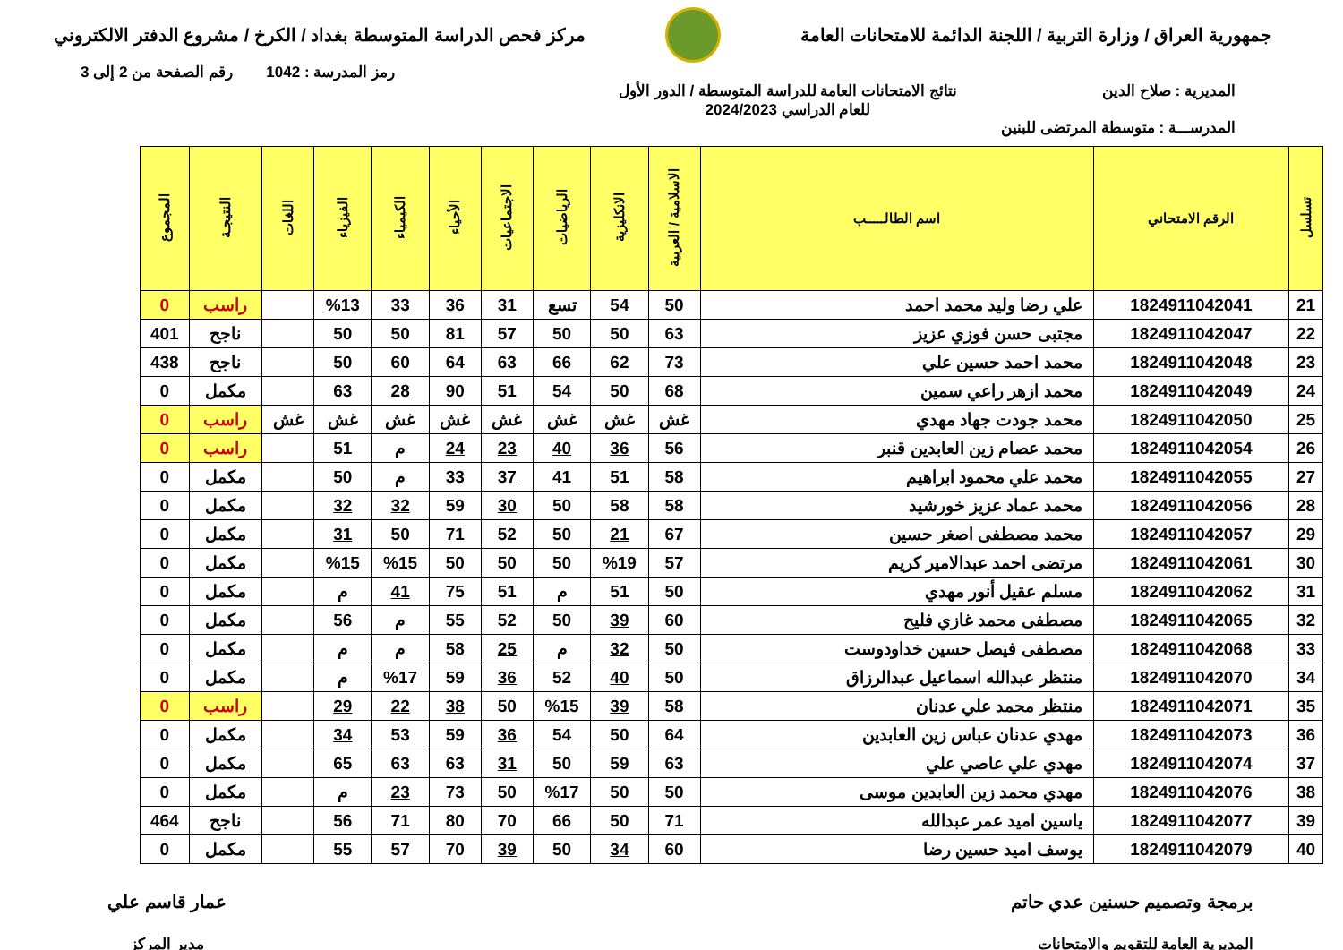جمهورية العراق / وزارة التربية / اللجنة الدائمة للامتحانات العامة
مركز فحص الدراسة المتوسطة بغداد / الكرخ / مشروع الدفتر الالكتروني
رمز المدرسة : 1042 رقم الصفحة من 2 إلى 3
المديرية : صلاح الدين
المدرســـة : متوسطة المرتضى للبنين
نتائج الامتحانات العامة للدراسة المتوسطة / الدور الأول
للعام الدراسي 2024/2023
| تسلسل | الرقم الامتحاني | اسم الطالـــــب | الاسلامية / العربية | الانكليزية | الرياضيات | الاجتماعيات | الأحياء | الكيمياء | الفيزياء | اللغات | النتيجـة | المجموع |
| --- | --- | --- | --- | --- | --- | --- | --- | --- | --- | --- | --- | --- |
| 21 | 1824911042041 | علي رضا وليد محمد احمد | 50 | 54 | تسع | 31 | 36 | 33 | %13 | | راسب | 0 |
| 22 | 1824911042047 | مجتبى حسن فوزي عزيز | 63 | 50 | 50 | 57 | 81 | 50 | 50 | | ناجح | 401 |
| 23 | 1824911042048 | محمد احمد حسين علي | 73 | 62 | 66 | 63 | 64 | 60 | 50 | | ناجح | 438 |
| 24 | 1824911042049 | محمد ازهر راعي سمين | 68 | 50 | 54 | 51 | 90 | 28 | 63 | | مكمل | 0 |
| 25 | 1824911042050 | محمد جودت جهاد مهدي | غش | غش | غش | غش | غش | غش | غش | غش | راسب | 0 |
| 26 | 1824911042054 | محمد عصام زين العابدين قنبر | 56 | 36 | 40 | 23 | 24 | م | 51 | | راسب | 0 |
| 27 | 1824911042055 | محمد علي محمود ابراهيم | 58 | 51 | 41 | 37 | 33 | م | 50 | | مكمل | 0 |
| 28 | 1824911042056 | محمد عماد عزيز خورشيد | 58 | 58 | 50 | 30 | 59 | 32 | 32 | | مكمل | 0 |
| 29 | 1824911042057 | محمد مصطفى اصغر حسين | 67 | 21 | 50 | 52 | 71 | 50 | 31 | | مكمل | 0 |
| 30 | 1824911042061 | مرتضى احمد عبدالامير كريم | 57 | %19 | 50 | 50 | 50 | %15 | %15 | | مكمل | 0 |
| 31 | 1824911042062 | مسلم عقيل أنور مهدي | 50 | 51 | م | 51 | 75 | 41 | م | | مكمل | 0 |
| 32 | 1824911042065 | مصطفى محمد غازي فليح | 60 | 39 | 50 | 52 | 55 | م | 56 | | مكمل | 0 |
| 33 | 1824911042068 | مصطفى فيصل حسين خداودوست | 50 | 32 | م | 25 | 58 | م | م | | مكمل | 0 |
| 34 | 1824911042070 | منتظر عبدالله اسماعيل عبدالرزاق | 50 | 40 | 52 | 36 | 59 | %17 | م | | مكمل | 0 |
| 35 | 1824911042071 | منتظر محمد علي عدنان | 58 | 39 | %15 | 50 | 38 | 22 | 29 | | راسب | 0 |
| 36 | 1824911042073 | مهدي عدنان عباس زين العابدين | 64 | 50 | 54 | 36 | 59 | 53 | 34 | | مكمل | 0 |
| 37 | 1824911042074 | مهدي علي عاصي علي | 63 | 59 | 50 | 31 | 63 | 63 | 65 | | مكمل | 0 |
| 38 | 1824911042076 | مهدي محمد زين العابدين موسى | 50 | 50 | %17 | 50 | 73 | 23 | م | | مكمل | 0 |
| 39 | 1824911042077 | ياسين اميد عمر عبدالله | 71 | 50 | 66 | 70 | 80 | 71 | 56 | | ناجح | 464 |
| 40 | 1824911042079 | يوسف اميد حسين رضا | 60 | 34 | 50 | 39 | 70 | 57 | 55 | | مكمل | 0 |
برمجة وتصميم حسنين عدي حاتم
المديرية العامة للتقويم والامتحانات
عمار قاسم علي
مدير المركز